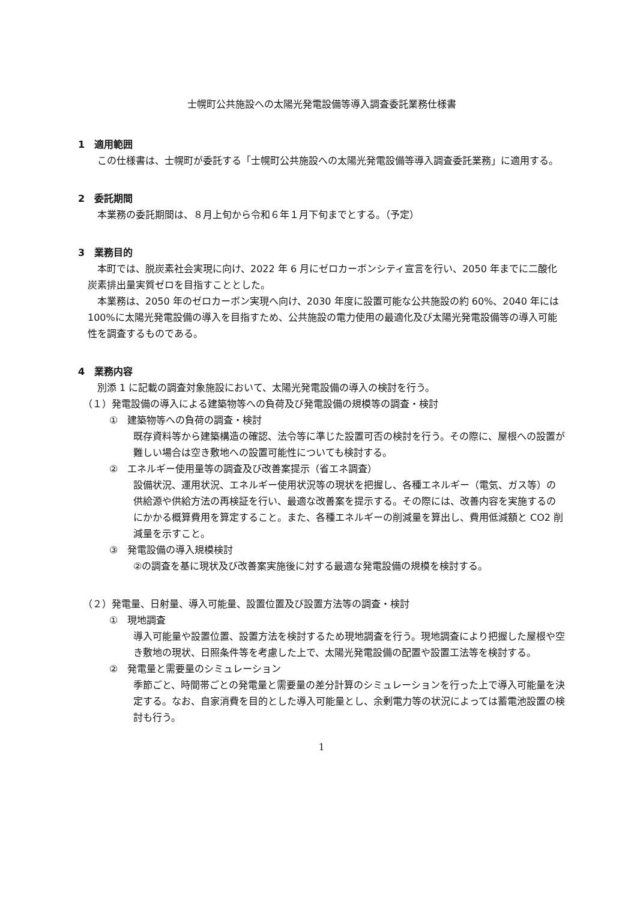士幌町公共施設への太陽光発電設備等導入調査委託業務仕様書
1　適用範囲
この仕様書は、士幌町が委託する「士幌町公共施設への太陽光発電設備等導入調査委託業務」に適用する。
2　委託期間
本業務の委託期間は、８月上旬から令和６年１月下旬までとする。（予定）
3　業務目的
本町では、脱炭素社会実現に向け、2022 年 6 月にゼロカーボンシティ宣言を行い、2050 年までに二酸化炭素排出量実質ゼロを目指すこととした。
本業務は、2050 年のゼロカーボン実現へ向け、2030 年度に設置可能な公共施設の約 60%、2040 年には 100%に太陽光発電設備の導入を目指すため、公共施設の電力使用の最適化及び太陽光発電設備等の導入可能性を調査するものである。
4　業務内容
別添 1 に記載の調査対象施設において、太陽光発電設備の導入の検討を行う。
（１）発電設備の導入による建築物等への負荷及び発電設備の規模等の調査・検討
①　建築物等への負荷の調査・検討
既存資料等から建築構造の確認、法令等に準じた設置可否の検討を行う。その際に、屋根への設置が難しい場合は空き敷地への設置可能性についても検討する。
②　エネルギー使用量等の調査及び改善案提示（省エネ調査）
設備状況、運用状況、エネルギー使用状況等の現状を把握し、各種エネルギー（電気、ガス等）の供給源や供給方法の再検証を行い、最適な改善案を提示する。その際には、改善内容を実施するのにかかる概算費用を算定すること。また、各種エネルギーの削減量を算出し、費用低減額と CO2 削減量を示すこと。
③　発電設備の導入規模検討
②の調査を基に現状及び改善案実施後に対する最適な発電設備の規模を検討する。
（２）発電量、日射量、導入可能量、設置位置及び設置方法等の調査・検討
①　現地調査
導入可能量や設置位置、設置方法を検討するため現地調査を行う。現地調査により把握した屋根や空き敷地の現状、日照条件等を考慮した上で、太陽光発電設備の配置や設置工法等を検討する。
②　発電量と需要量のシミュレーション
季節ごと、時間帯ごとの発電量と需要量の差分計算のシミュレーションを行った上で導入可能量を決定する。なお、自家消費を目的とした導入可能量とし、余剰電力等の状況によっては蓄電池設置の検討も行う。
1